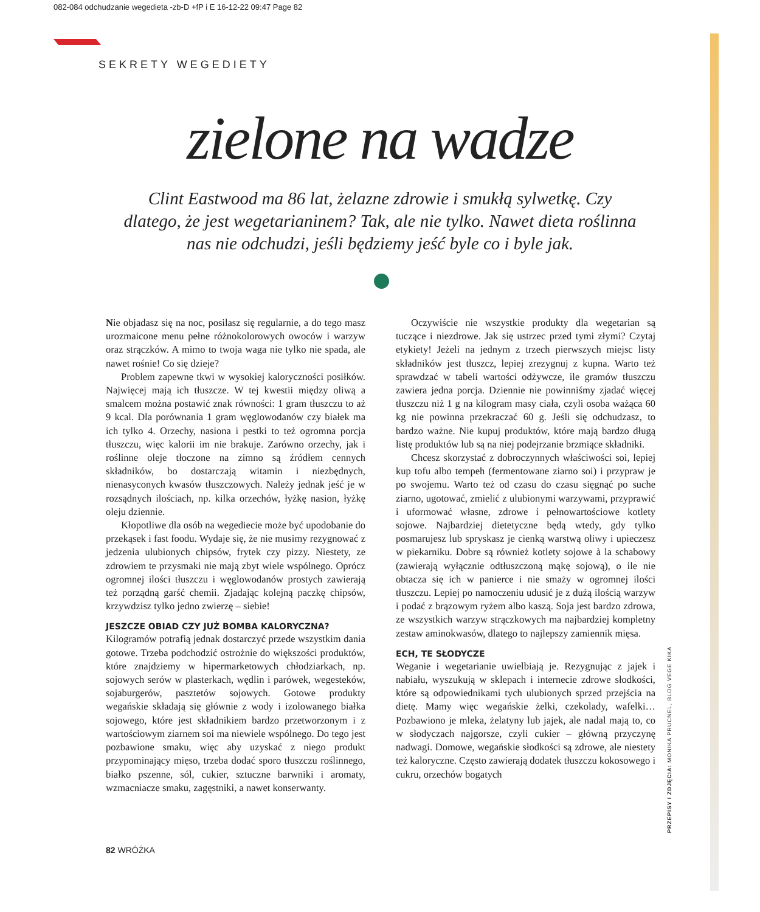082-084 odchudzanie wegedieta -zb-D +fP i E 16-12-22 09:47 Page 82
SEKRETY WEGEDIETY
zielone na wadze
Clint Eastwood ma 86 lat, żelazne zdrowie i smukłą sylwetkę. Czy dlatego, że jest wegetarianinem? Tak, ale nie tylko. Nawet dieta roślinna nas nie odchudzi, jeśli będziemy jeść byle co i byle jak.
Nie objadasz się na noc, posilasz się regularnie, a do tego masz urozmaicone menu pełne różnokolorowych owoców i warzyw oraz strączków. A mimo to twoja waga nie tylko nie spada, ale nawet rośnie! Co się dzieje?
Problem zapewne tkwi w wysokiej kaloryczności posiłków. Najwięcej mają ich tłuszcze. W tej kwestii między oliwą a smalcem można postawić znak równości: 1 gram tłuszczu to aż 9 kcal. Dla porównania 1 gram węglowodanów czy białek ma ich tylko 4. Orzechy, nasiona i pestki to też ogromna porcja tłuszczu, więc kalorii im nie brakuje. Zarówno orzechy, jak i roślinne oleje tłoczone na zimno są źródłem cennych składników, bo dostarczają witamin i niezbędnych, nienasyconych kwasów tłuszczowych. Należy jednak jeść je w rozsądnych ilościach, np. kilka orzechów, łyżkę nasion, łyżkę oleju dziennie.
Kłopotliwe dla osób na wegediecie może być upodobanie do przekąsek i fast foodu. Wydaje się, że nie musimy rezygnować z jedzenia ulubionych chipsów, frytek czy pizzy. Niestety, ze zdrowiem te przysmaki nie mają zbyt wiele wspólnego. Oprócz ogromnej ilości tłuszczu i węglowodanów prostych zawierają też porządną garść chemii. Zjadając kolejną paczkę chipsów, krzywdzisz tylko jedno zwierzę – siebie!
JESZCZE OBIAD CZY JUŻ BOMBA KALORYCZNA?
Kilogramów potrafią jednak dostarczyć przede wszystkim dania gotowe. Trzeba podchodzić ostrożnie do większości produktów, które znajdziemy w hipermarketowych chłodziarkach, np. sojowych serów w plasterkach, wędlin i parówek, wegesteków, sojaburgerów, pasztetów sojowych. Gotowe produkty wegańskie składają się głównie z wody i izolowanego białka sojowego, które jest składnikiem bardzo przetworzonym i z wartościowym ziarnem soi ma niewiele wspólnego. Do tego jest pozbawione smaku, więc aby uzyskać z niego produkt przypominający mięso, trzeba dodać sporo tłuszczu roślinnego, białko pszenne, sól, cukier, sztuczne barwniki i aromaty, wzmacniacze smaku, zagęstniki, a nawet konserwanty.
Oczywiście nie wszystkie produkty dla wegetarian są tuczące i niezdrowe. Jak się ustrzec przed tymi złymi? Czytaj etykiety! Jeżeli na jednym z trzech pierwszych miejsc listy składników jest tłuszcz, lepiej zrezygnuj z kupna. Warto też sprawdzać w tabeli wartości odżywcze, ile gramów tłuszczu zawiera jedna porcja. Dziennie nie powinniśmy zjadać więcej tłuszczu niż 1 g na kilogram masy ciała, czyli osoba ważąca 60 kg nie powinna przekraczać 60 g. Jeśli się odchudzasz, to bardzo ważne. Nie kupuj produktów, które mają bardzo długą listę produktów lub są na niej podejrzanie brzmiące składniki.
Chcesz skorzystać z dobroczynnych właściwości soi, lepiej kup tofu albo tempeh (fermentowane ziarno soi) i przypraw je po swojemu. Warto też od czasu do czasu sięgnąć po suche ziarno, ugotować, zmielić z ulubionymi warzywami, przyprawić i uformować własne, zdrowe i pełnowartościowe kotlety sojowe. Najbardziej dietetyczne będą wtedy, gdy tylko posmarujesz lub spryskasz je cienką warstwą oliwy i upieczesz w piekarniku. Dobre są również kotlety sojowe à la schabowy (zawierają wyłącznie odtłuszczoną mąkę sojową), o ile nie obtacza się ich w panierce i nie smaży w ogromnej ilości tłuszczu. Lepiej po namoczeniu udusić je z dużą ilością warzyw i podać z brązowym ryżem albo kaszą. Soja jest bardzo zdrowa, ze wszystkich warzyw strączkowych ma najbardziej kompletny zestaw aminokwasów, dlatego to najlepszy zamiennik mięsa.
ECH, TE SŁODYCZE
Weganie i wegetarianie uwielbiają je. Rezygnując z jajek i nabiału, wyszukują w sklepach i internecie zdrowe słodkości, które są odpowiednikami tych ulubionych sprzed przejścia na dietę. Mamy więc wegańskie żelki, czekolady, wafelki… Pozbawiono je mleka, żelatyny lub jajek, ale nadal mają to, co w słodyczach najgorsze, czyli cukier – główną przyczynę nadwagi. Domowe, wegańskie słodkości są zdrowe, ale niestety też kaloryczne. Często zawierają dodatek tłuszczu kokosowego i cukru, orzechów bogatych
PRZEPISY I ZDJĘCIA: MONIKA PRUCNEL, BLOG VEGE KIKA
82 WRÓŻKA